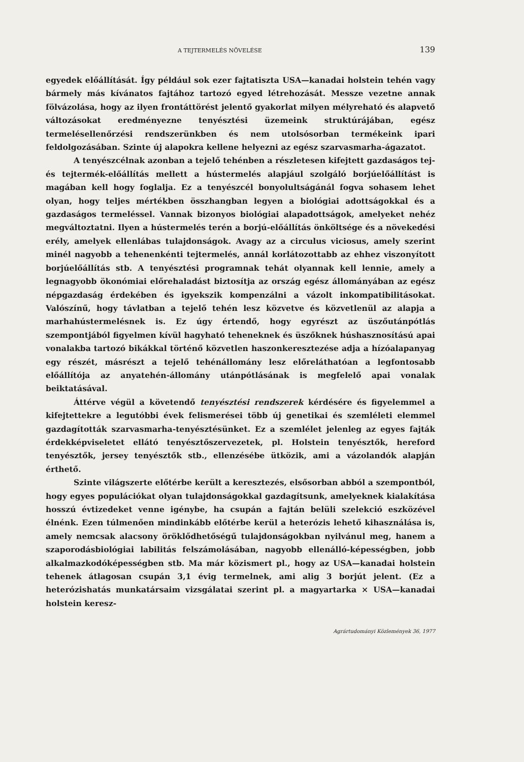A TEJTERMELÉS NÖVELÉSE 139
egyedek előállítását. Így például sok ezer fajtatiszta USA—kanadai holstein tehén vagy bármely más kívánatos fajtához tartozó egyed létrehozását. Messze vezetne annak fölvázolása, hogy az ilyen frontáttörést jelentő gyakorlat milyen mélyreható és alapvető változásokat eredményezne tenyésztési üzemeink struktúrájában, egész termelésellenőrzési rendszerünkben és nem utolsósorban termékeink ipari feldolgozásában. Szinte új alapokra kellene helyezni az egész szarvasmarha-ágazatot.
A tenyészcélnak azonban a tejelő tehénben a részletesen kifejtett gazdaságos tej- és tejtermék-előállítás mellett a hústermelés alapjául szolgáló borjúelőállítást is magában kell hogy foglalja. Ez a tenyészcél bonyolultságánál fogva sohasem lehet olyan, hogy teljes mértékben összhangban legyen a biológiai adottságokkal és a gazdaságos termeléssel. Vannak bizonyos biológiai alapadottságok, amelyeket nehéz megváltoztatni. Ilyen a hústermelés terén a borjú-előállítás önköltsége és a növekedési erély, amelyek ellenlábas tulajdonságok. Avagy az a circulus viciosus, amely szerint minél nagyobb a tehenenkénti tejtermelés, annál korlátozottabb az ehhez viszonyított borjúelőállítás stb. A tenyésztési programnak tehát olyannak kell lennie, amely a legnagyobb ökonómiai előrehaladást biztosítja az ország egész állományában az egész népgazdaság érdekében és igyekszik kompenzálni a vázolt inkompatibilitásokat. Valószínű, hogy távlatban a tejelő tehén lesz közvetve és közvetlenül az alapja a marhahústermelésnek is. Ez úgy értendő, hogy egyrészt az üszőutánpótlás szempontjából figyelmen kívül hagyható teheneknek és üszőknek húshasznosítású apai vonalakba tartozó bikákkal történő közvetlen haszonkeresztezése adja a hízóalapanyag egy részét, másrészt a tejelő tehénállomány lesz előreláthatóan a legfontosabb előállítója az anyatehén-állomány utánpótlásának is megfelelő apai vonalak beiktatásával.
Áttérve végül a követendő tenyésztési rendszerek kérdésére és figyelemmel a kifejtettekre a legutóbbi évek felismerései több új genetikai és szemléleti elemmel gazdagították szarvasmarha-tenyésztésünket. Ez a szemlélet jelenleg az egyes fajták érdekképviseletet ellátó tenyésztőszervezetek, pl. Holstein tenyésztők, hereford tenyésztők, jersey tenyésztők stb., ellenzésébe ütközik, ami a vázolandók alapján érthető.
Szinte világszerte előtérbe került a keresztezés, elsősorban abból a szempontból, hogy egyes populációkat olyan tulajdonságokkal gazdagítsunk, amelyeknek kialakítása hosszú évtizedeket venne igénybe, ha csupán a fajtán belüli szelekció eszközével élnénk. Ezen túlmenően mindinkább előtérbe kerül a heterózis lehető kihasználása is, amely nemcsak alacsony öröklődhetőségű tulajdonságokban nyilvánul meg, hanem a szaporodásbiológiai labilitás felszámolásában, nagyobb ellenálló-képességben, jobb alkalmazkodóképességben stb. Ma már közismert pl., hogy az USA—kanadai holstein tehenek átlagosan csupán 3,1 évig termelnek, ami alig 3 borjút jelent. (Ez a heterózishatás munkatársaim vizsgálatai szerint pl. a magyartarka × USA—kanadai holstein keresz-
Agrártudományi Közlemények 36, 1977